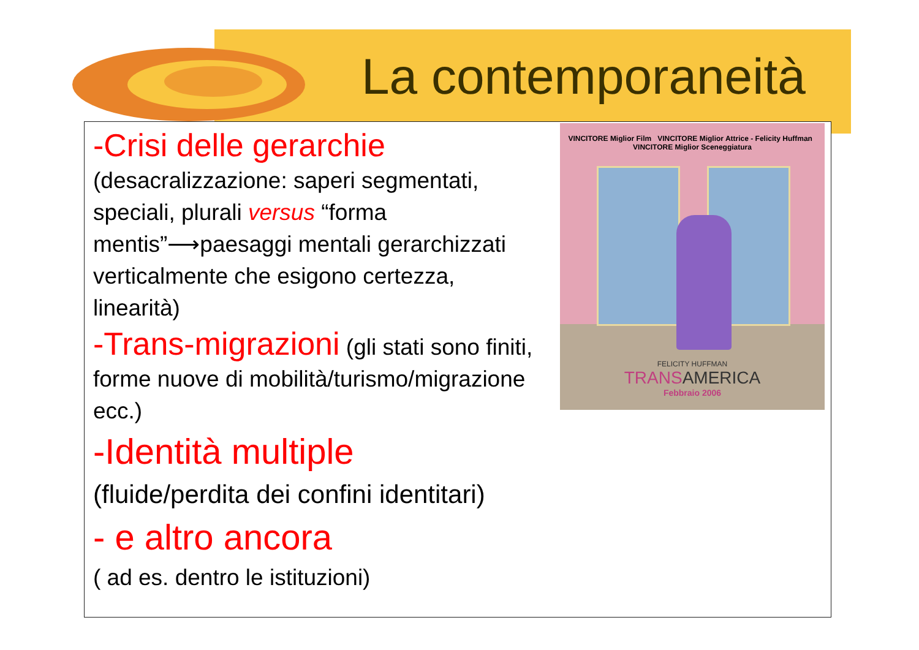La contemporaneità
VINCITORE Miglior Film VINCITORE Miglior Attrice - Felicity Huffman VINCITORE Miglior Sceneggiatura
FELICITY HUFFMAN
TRANSAMERICA
Febbraio 2006
-Crisi delle gerarchie (desacralizzazione: saperi segmentati, speciali, plurali versus “forma mentis”⟶paesaggi mentali gerarchizzati verticalmente che esigono certezza, linearità)
-Trans-migrazioni (gli stati sono finiti, forme nuove di mobilità/turismo/migrazione ecc.)
-Identità multiple
(fluide/perdita dei confini identitari)
- e altro ancora
( ad es. dentro le istituzioni)